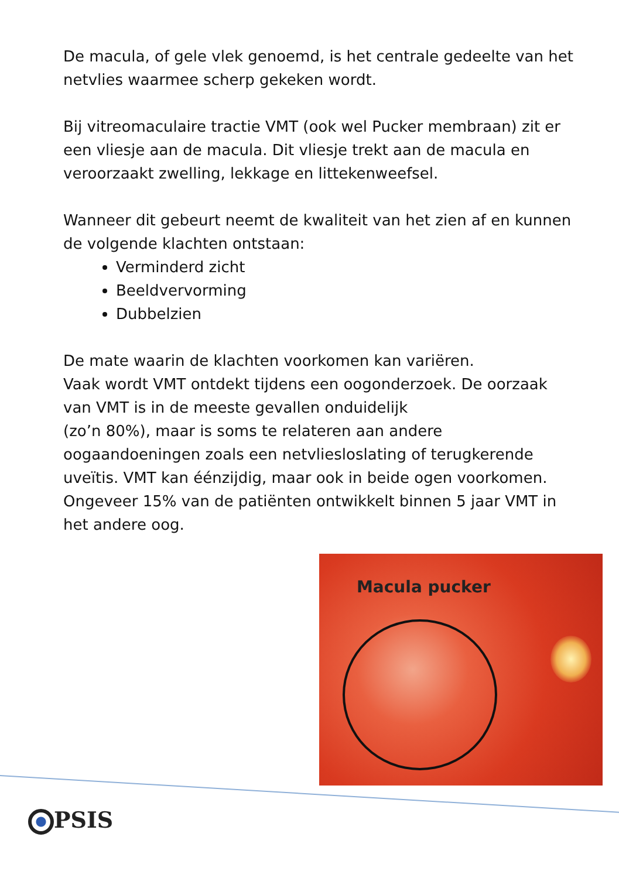De macula, of gele vlek genoemd, is het centrale gedeelte van het netvlies waarmee scherp gekeken wordt.
Bij vitreomaculaire tractie VMT (ook wel Pucker membraan) zit er een vliesje aan de macula. Dit vliesje trekt aan de macula en veroorzaakt zwelling, lekkage en littekenweefsel.
Wanneer dit gebeurt neemt de kwaliteit van het zien af en kunnen de volgende klachten ontstaan:
Verminderd zicht
Beeldvervorming
Dubbelzien
De mate waarin de klachten voorkomen kan variëren.
Vaak wordt VMT ontdekt tijdens een oogonderzoek. De oorzaak van VMT is in de meeste gevallen onduidelijk
(zo’n 80%), maar is soms te relateren aan andere oogaandoeningen zoals een netvliesloslating of terugkerende uveïtis. VMT kan éénzijdig, maar ook in beide ogen voorkomen. Ongeveer 15% van de patiënten ontwikkelt binnen 5 jaar VMT in het andere oog.
Macula pucker
PSIS